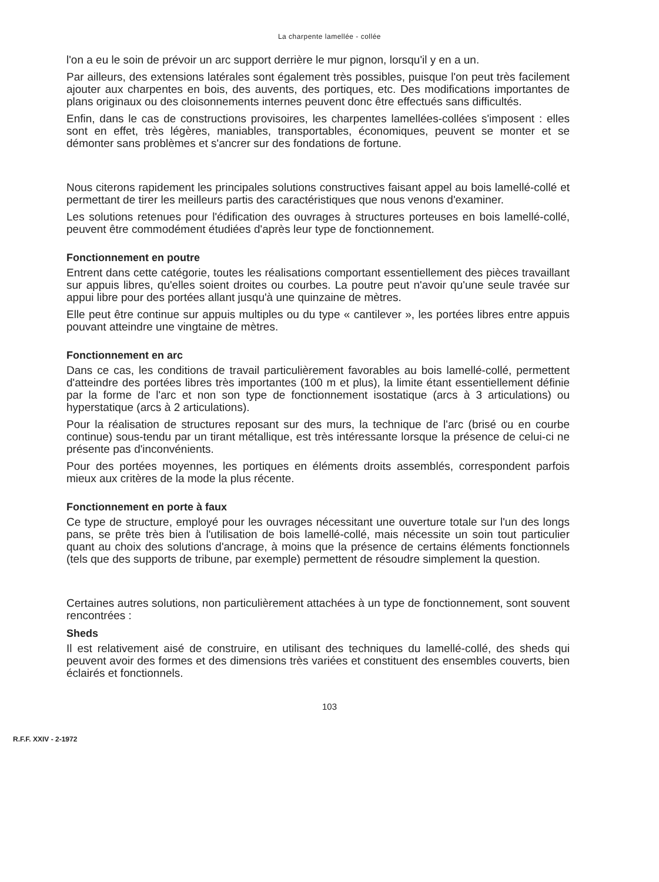La charpente lamellée - collée
l'on a eu le soin de prévoir un arc support derrière le mur pignon, lorsqu'il y en a un.
Par ailleurs, des extensions latérales sont également très possibles, puisque l'on peut très facilement ajouter aux charpentes en bois, des auvents, des portiques, etc. Des modifications importantes de plans originaux ou des cloisonnements internes peuvent donc être effectués sans difficultés.
Enfin, dans le cas de constructions provisoires, les charpentes lamellées-collées s'imposent : elles sont en effet, très légères, maniables, transportables, économiques, peuvent se monter et se démonter sans problèmes et s'ancrer sur des fondations de fortune.
Nous citerons rapidement les principales solutions constructives faisant appel au bois lamellé-collé et permettant de tirer les meilleurs partis des caractéristiques que nous venons d'examiner.
Les solutions retenues pour l'édification des ouvrages à structures porteuses en bois lamellé-collé, peuvent être commodément étudiées d'après leur type de fonctionnement.
Fonctionnement en poutre
Entrent dans cette catégorie, toutes les réalisations comportant essentiellement des pièces travaillant sur appuis libres, qu'elles soient droites ou courbes. La poutre peut n'avoir qu'une seule travée sur appui libre pour des portées allant jusqu'à une quinzaine de mètres.
Elle peut être continue sur appuis multiples ou du type « cantilever », les portées libres entre appuis pouvant atteindre une vingtaine de mètres.
Fonctionnement en arc
Dans ce cas, les conditions de travail particulièrement favorables au bois lamellé-collé, permettent d'atteindre des portées libres très importantes (100 m et plus), la limite étant essentiellement définie par la forme de l'arc et non son type de fonctionnement isostatique (arcs à 3 articulations) ou hyperstatique (arcs à 2 articulations).
Pour la réalisation de structures reposant sur des murs, la technique de l'arc (brisé ou en courbe continue) sous-tendu par un tirant métallique, est très intéressante lorsque la présence de celui-ci ne présente pas d'inconvénients.
Pour des portées moyennes, les portiques en éléments droits assemblés, correspondent parfois mieux aux critères de la mode la plus récente.
Fonctionnement en porte à faux
Ce type de structure, employé pour les ouvrages nécessitant une ouverture totale sur l'un des longs pans, se prête très bien à l'utilisation de bois lamellé-collé, mais nécessite un soin tout particulier quant au choix des solutions d'ancrage, à moins que la présence de certains éléments fonctionnels (tels que des supports de tribune, par exemple) permettent de résoudre simplement la question.
Certaines autres solutions, non particulièrement attachées à un type de fonctionnement, sont souvent rencontrées :
Sheds
Il est relativement aisé de construire, en utilisant des techniques du lamellé-collé, des sheds qui peuvent avoir des formes et des dimensions très variées et constituent des ensembles couverts, bien éclairés et fonctionnels.
103
R.F.F. XXIV - 2-1972